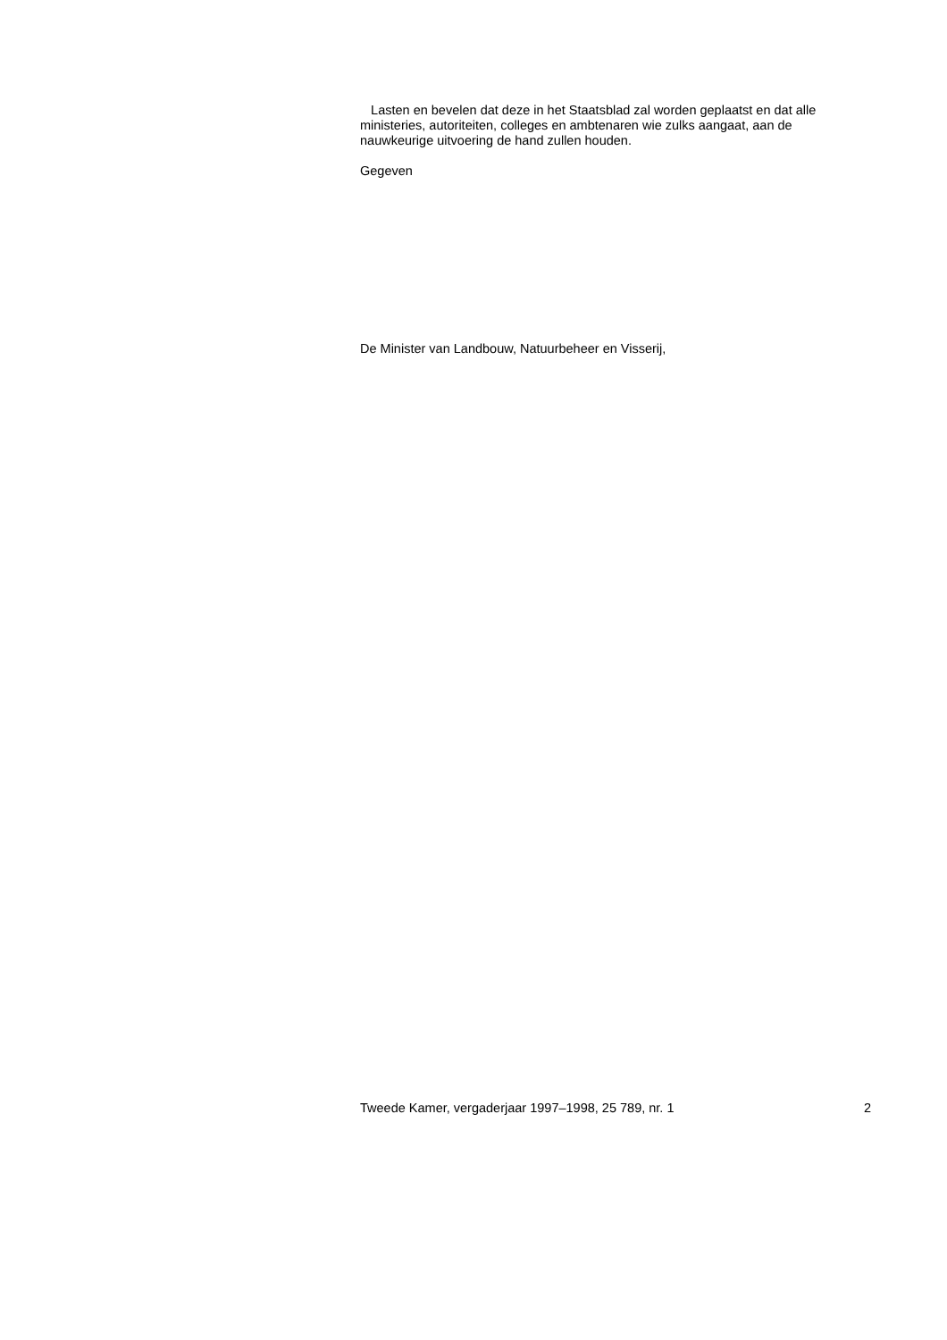Lasten en bevelen dat deze in het Staatsblad zal worden geplaatst en dat alle ministeries, autoriteiten, colleges en ambtenaren wie zulks aangaat, aan de nauwkeurige uitvoering de hand zullen houden.
Gegeven
De Minister van Landbouw, Natuurbeheer en Visserij,
Tweede Kamer, vergaderjaar 1997–1998, 25 789, nr. 1 2